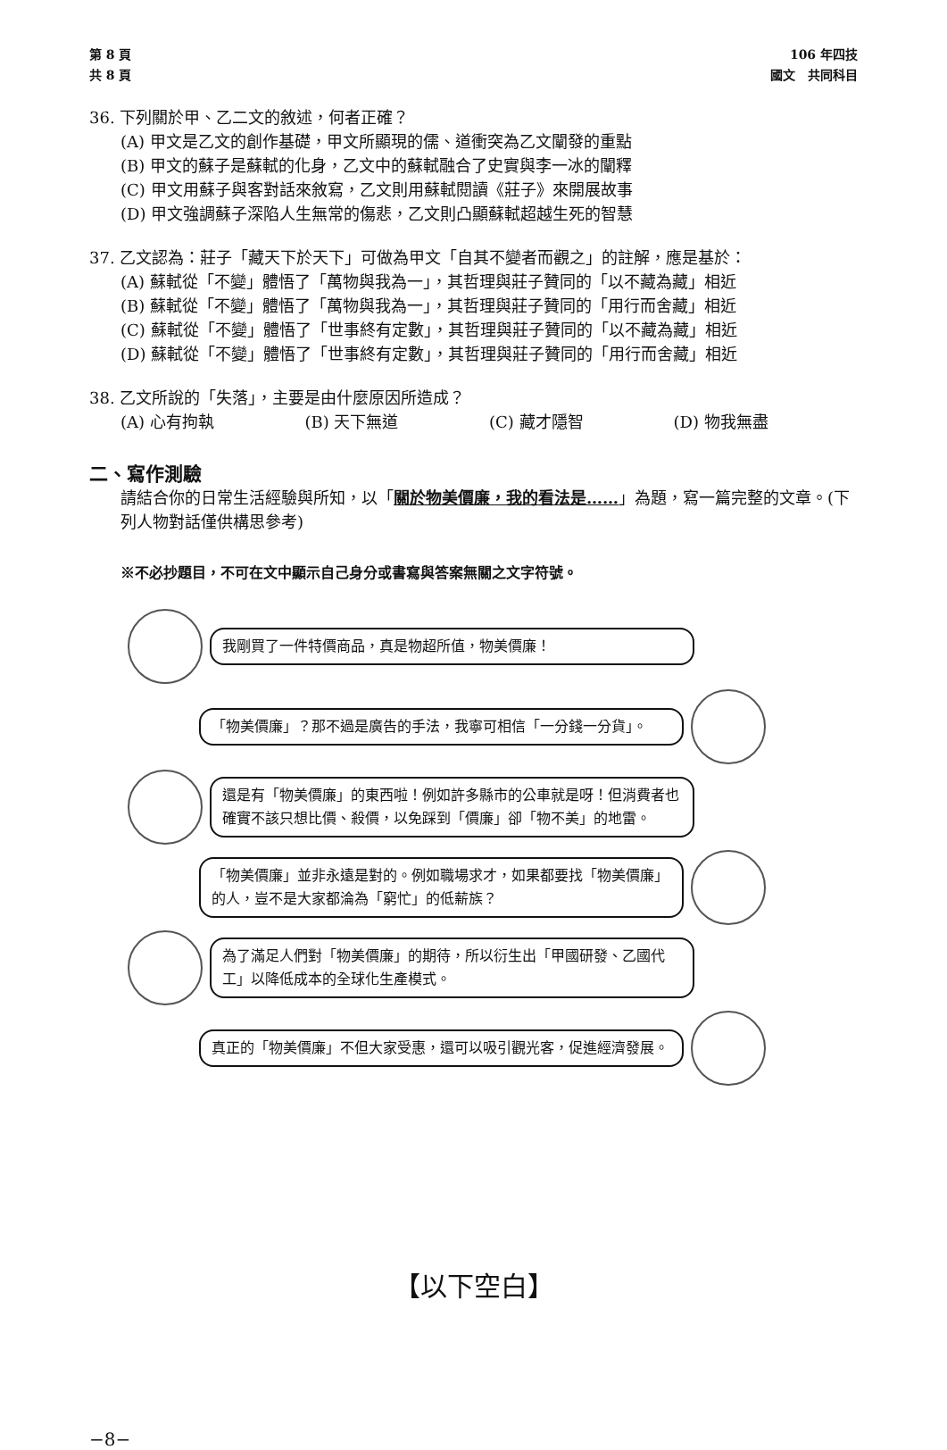第 8 頁
共 8 頁
106 年四技
國文　共同科目
36. 下列關於甲、乙二文的敘述，何者正確？
(A) 甲文是乙文的創作基礎，甲文所顯現的儒、道衝突為乙文闡發的重點
(B) 甲文的蘇子是蘇軾的化身，乙文中的蘇軾融合了史實與李一冰的闡釋
(C) 甲文用蘇子與客對話來敘寫，乙文則用蘇軾閱讀《莊子》來開展故事
(D) 甲文強調蘇子深陷人生無常的傷悲，乙文則凸顯蘇軾超越生死的智慧
37. 乙文認為：莊子「藏天下於天下」可做為甲文「自其不變者而觀之」的註解，應是基於：
(A) 蘇軾從「不變」體悟了「萬物與我為一」，其哲理與莊子贊同的「以不藏為藏」相近
(B) 蘇軾從「不變」體悟了「萬物與我為一」，其哲理與莊子贊同的「用行而舍藏」相近
(C) 蘇軾從「不變」體悟了「世事終有定數」，其哲理與莊子贊同的「以不藏為藏」相近
(D) 蘇軾從「不變」體悟了「世事終有定數」，其哲理與莊子贊同的「用行而舍藏」相近
38. 乙文所說的「失落」，主要是由什麼原因所造成？
(A) 心有拘執 (B) 天下無道 (C) 藏才隱智 (D) 物我無盡
二、寫作測驗
請結合你的日常生活經驗與所知，以「關於物美價廉，我的看法是……」為題，寫一篇完整的文章。(下列人物對話僅供構思參考)
※不必抄題目，不可在文中顯示自己身分或書寫與答案無關之文字符號。
我剛買了一件特價商品，真是物超所值，物美價廉！
「物美價廉」？那不過是廣告的手法，我寧可相信「一分錢一分貨」。
還是有「物美價廉」的東西啦！例如許多縣市的公車就是呀！但消費者也確實不該只想比價、殺價，以免踩到「價廉」卻「物不美」的地雷。
「物美價廉」並非永遠是對的。例如職場求才，如果都要找「物美價廉」的人，豈不是大家都淪為「窮忙」的低薪族？
為了滿足人們對「物美價廉」的期待，所以衍生出「甲國研發、乙國代工」以降低成本的全球化生產模式。
真正的「物美價廉」不但大家受惠，還可以吸引觀光客，促進經濟發展。
【以下空白】
−8−